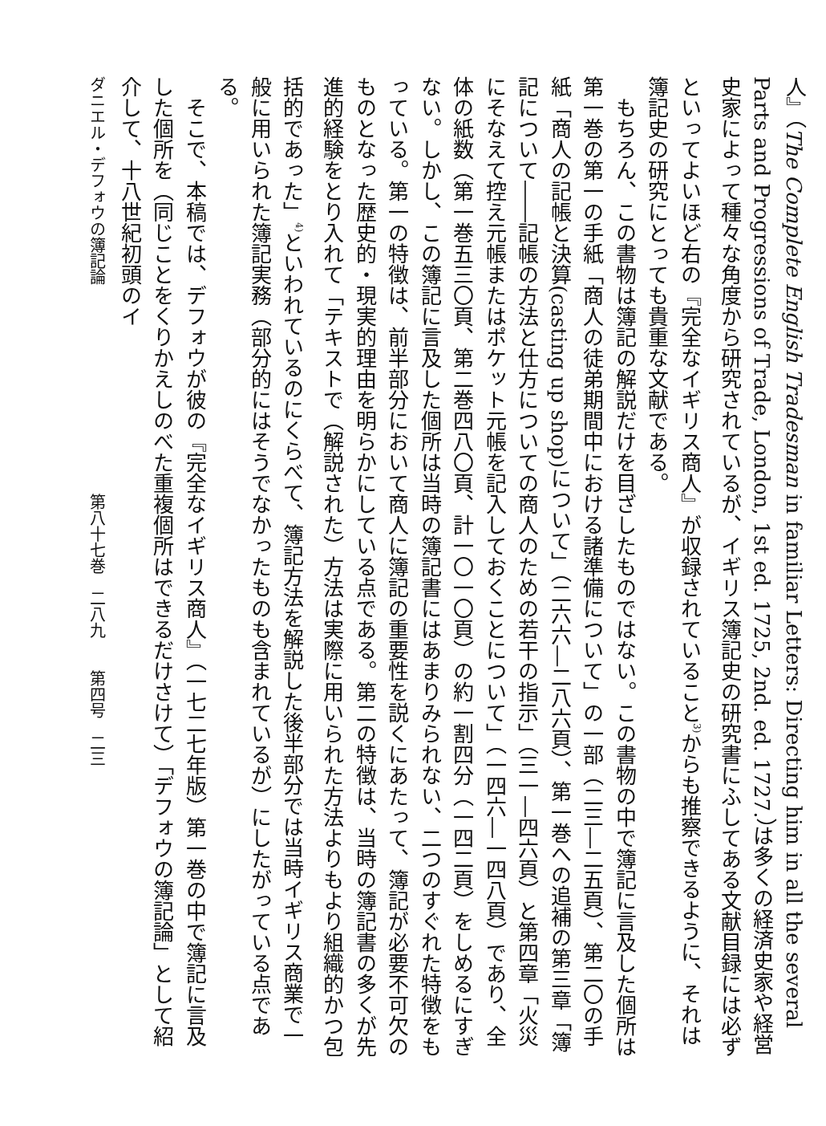人』（The Complete English Tradesman in familiar Letters: Directing him in all the several Parts and Progressions of Trade, London, 1st ed. 1725, 2nd. ed. 1727.）は多くの経済史家や経営史家によって種々な角度から研究されているが、イギリス簿記史の研究書にふしてある文献目録には必ずといってよいほど右の『完全なイギリス商人』が収録されていること<sup>3)</sup>からも推察できるように、それは簿記史の研究にとっても貴重な文献である。
　もちろん、この書物は簿記の解説だけを目ざしたものではない。この書物の中で簿記に言及した個所は第一巻の第一の手紙「商人の徒弟期間中における諸準備について」の一部（二三―二五頁）、第二〇の手紙「商人の記帳と決算(casting up shop)について」（二六六―二八六頁）、第一巻への追補の第三章「簿記について――記帳の方法と仕方についての商人のための若干の指示」（三一―四六頁）と第四章「火災にそなえて控え元帳またはポケット元帳を記入しておくことについて」（一四六―一四八頁）であり、全体の紙数（第一巻五三〇頁、第二巻四八〇頁、計一〇一〇頁）の約一割四分（一四二頁）をしめるにすぎない。しかし、この簿記に言及した個所は当時の簿記書にはあまりみられない、二つのすぐれた特徴をもっている。第一の特徴は、前半部分において商人に簿記の重要性を説くにあたって、簿記が必要不可欠のものとなった歴史的・現実的理由を明らかにしている点である。第二の特徴は、当時の簿記書の多くが先進的経験をとり入れて「テキストで（解説された）方法は実際に用いられた方法よりもより組織的かつ包括的であった」<sup>4)</sup>といわれているのにくらべて、簿記方法を解説した後半部分では当時イギリス商業で一般に用いられた簿記実務（部分的にはそうでなかったものも含まれているが）にしたがっている点である。
　そこで、本稿では、デフォウが彼の『完全なイギリス商人』（一七二七年版）第一巻の中で簿記に言及した個所を（同じことをくりかえしのべた重複個所はできるだけさけて）「デフォウの簿記論」として紹介して、十八世紀初頭のイ
ダニエル・デフォウの簿記論　　　　　　　　　　　　　第八十七巻　二八九　　第四号　二三